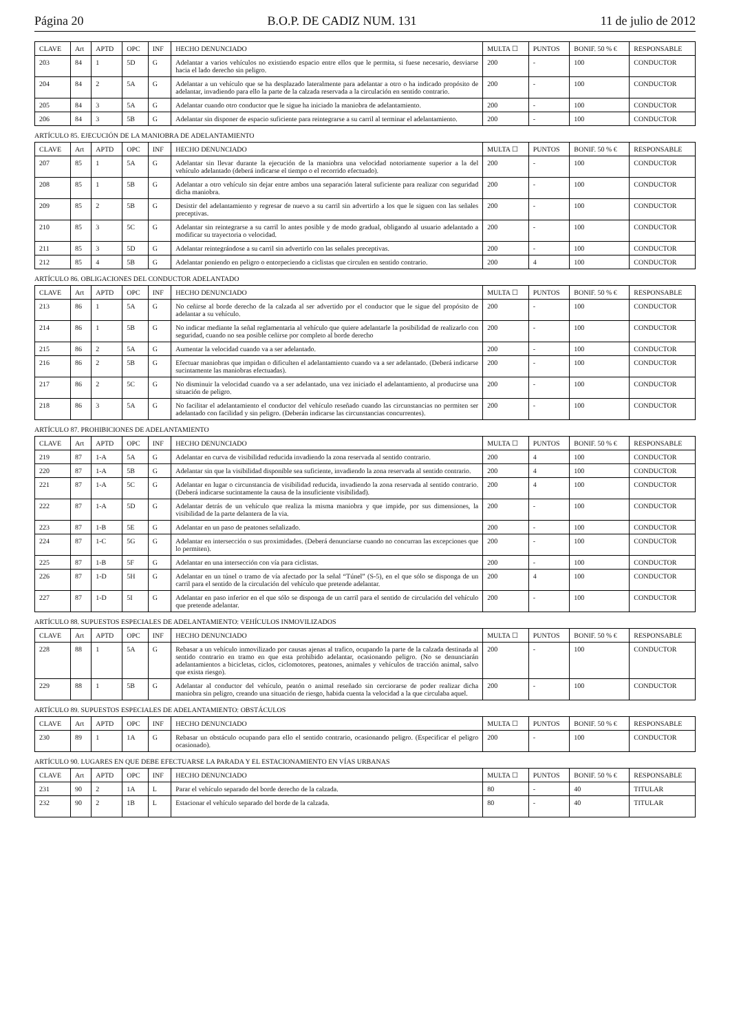Página 20 B.O.P. DE CADIZ NUM. 131 11 de julio de 2012
| CLAVE | Art | APTD | OPC | INF | HECHO DENUNCIADO | MULTA ☐ | PUNTOS | BONIF. 50 % € | RESPONSABLE |
| --- | --- | --- | --- | --- | --- | --- | --- | --- | --- |
| 203 | 84 | 1 | 5D | G | Adelantar a varios vehículos no existiendo espacio entre ellos que le permita, si fuese necesario, desviarse hacia el lado derecho sin peligro. | 200 | - | 100 | CONDUCTOR |
| 204 | 84 | 2 | 5A | G | Adelantar a un vehículo que se ha desplazado lateralmente para adelantar a otro o ha indicado propósito de adelantar, invadiendo para ello la parte de la calzada reservada a la circulación en sentido contrario. | 200 | - | 100 | CONDUCTOR |
| 205 | 84 | 3 | 5A | G | Adelantar cuando otro conductor que le sigue ha iniciado la maniobra de adelantamiento. | 200 | - | 100 | CONDUCTOR |
| 206 | 84 | 3 | 5B | G | Adelantar sin disponer de espacio suficiente para reintegrarse a su carril al terminar el adelantamiento. | 200 | - | 100 | CONDUCTOR |
ARTÍCULO 85. EJECUCIÓN DE LA MANIOBRA DE ADELANTAMIENTO
| CLAVE | Art | APTD | OPC | INF | HECHO DENUNCIADO | MULTA ☐ | PUNTOS | BONIF. 50 % € | RESPONSABLE |
| --- | --- | --- | --- | --- | --- | --- | --- | --- | --- |
| 207 | 85 | 1 | 5A | G | Adelantar sin llevar durante la ejecución de la maniobra una velocidad notoriamente superior a la del vehículo adelantado (deberá indicarse el tiempo o el recorrido efectuado). | 200 | - | 100 | CONDUCTOR |
| 208 | 85 | 1 | 5B | G | Adelantar a otro vehículo sin dejar entre ambos una separación lateral suficiente para realizar con seguridad dicha maniobra. | 200 | - | 100 | CONDUCTOR |
| 209 | 85 | 2 | 5B | G | Desistir del adelantamiento y regresar de nuevo a su carril sin advertirlo a los que le siguen con las señales preceptivas. | 200 | - | 100 | CONDUCTOR |
| 210 | 85 | 3 | 5C | G | Adelantar sin reintegrarse a su carril lo antes posible y de modo gradual, obligando al usuario adelantado a modificar su trayectoria o velocidad. | 200 | - | 100 | CONDUCTOR |
| 211 | 85 | 3 | 5D | G | Adelantar reintegrándose a su carril sin advertirlo con las señales preceptivas. | 200 | - | 100 | CONDUCTOR |
| 212 | 85 | 4 | 5B | G | Adelantar poniendo en peligro o entorpeciendo a ciclistas que circulen en sentido contrario. | 200 | 4 | 100 | CONDUCTOR |
ARTÍCULO 86. OBLIGACIONES DEL CONDUCTOR ADELANTADO
| CLAVE | Art | APTD | OPC | INF | HECHO DENUNCIADO | MULTA ☐ | PUNTOS | BONIF. 50 % € | RESPONSABLE |
| --- | --- | --- | --- | --- | --- | --- | --- | --- | --- |
| 213 | 86 | 1 | 5A | G | No ceñirse al borde derecho de la calzada al ser advertido por el conductor que le sigue del propósito de adelantar a su vehículo. | 200 | - | 100 | CONDUCTOR |
| 214 | 86 | 1 | 5B | G | No indicar mediante la señal reglamentaria al vehículo que quiere adelantarle la posibilidad de realizarlo con seguridad, cuando no sea posible ceñirse por completo al borde derecho | 200 | - | 100 | CONDUCTOR |
| 215 | 86 | 2 | 5A | G | Aumentar la velocidad cuando va a ser adelantado. | 200 | - | 100 | CONDUCTOR |
| 216 | 86 | 2 | 5B | G | Efectuar maniobras que impidan o dificulten el adelantamiento cuando va a ser adelantado. (Deberá indicarse sucintamente las maniobras efectuadas). | 200 | - | 100 | CONDUCTOR |
| 217 | 86 | 2 | 5C | G | No disminuir la velocidad cuando va a ser adelantado, una vez iniciado el adelantamiento, al producirse una situación de peligro. | 200 | - | 100 | CONDUCTOR |
| 218 | 86 | 3 | 5A | G | No facilitar el adelantamiento el conductor del vehículo reseñado cuando las circunstancias no permiten ser adelantado con facilidad y sin peligro. (Deberán indicarse las circunstancias concurrentes). | 200 | - | 100 | CONDUCTOR |
ARTÍCULO 87. PROHIBICIONES DE ADELANTAMIENTO
| CLAVE | Art | APTD | OPC | INF | HECHO DENUNCIADO | MULTA ☐ | PUNTOS | BONIF. 50 % € | RESPONSABLE |
| --- | --- | --- | --- | --- | --- | --- | --- | --- | --- |
| 219 | 87 | 1-A | 5A | G | Adelantar en curva de visibilidad reducida invadiendo la zona reservada al sentido contrario. | 200 | 4 | 100 | CONDUCTOR |
| 220 | 87 | 1-A | 5B | G | Adelantar sin que la visibilidad disponible sea suficiente, invadiendo la zona reservada al sentido contrario. | 200 | 4 | 100 | CONDUCTOR |
| 221 | 87 | 1-A | 5C | G | Adelantar en lugar o circunstancia de visibilidad reducida, invadiendo la zona reservada al sentido contrario. (Deberá indicarse sucintamente la causa de la insuficiente visibilidad). | 200 | 4 | 100 | CONDUCTOR |
| 222 | 87 | 1-A | 5D | G | Adelantar detrás de un vehículo que realiza la misma maniobra y que impide, por sus dimensiones, la visibilidad de la parte delantera de la via. | 200 | - | 100 | CONDUCTOR |
| 223 | 87 | 1-B | 5E | G | Adelantar en un paso de peatones señalizado. | 200 | - | 100 | CONDUCTOR |
| 224 | 87 | 1-C | 5G | G | Adelantar en intersección o sus proximidades. (Deberá denunciarse cuando no concurran las excepciones que lo permiten). | 200 | - | 100 | CONDUCTOR |
| 225 | 87 | 1-B | 5F | G | Adelantar en una intersección con vía para ciclistas. | 200 | - | 100 | CONDUCTOR |
| 226 | 87 | 1-D | 5H | G | Adelantar en un túnel o tramo de vía afectado por la señal “Túnel” (S-5), en el que sólo se disponga de un carril para el sentido de la circulación del vehículo que pretende adelantar. | 200 | 4 | 100 | CONDUCTOR |
| 227 | 87 | 1-D | 5I | G | Adelantar en paso inferior en el que sólo se disponga de un carril para el sentido de circulación del vehículo que pretende adelantar. | 200 | - | 100 | CONDUCTOR |
ARTÍCULO 88. SUPUESTOS ESPECIALES DE ADELANTAMIENTO: VEHÍCULOS INMOVILIZADOS
| CLAVE | Art | APTD | OPC | INF | HECHO DENUNCIADO | MULTA ☐ | PUNTOS | BONIF. 50 % € | RESPONSABLE |
| --- | --- | --- | --- | --- | --- | --- | --- | --- | --- |
| 228 | 88 | 1 | 5A | G | Rebasar a un vehículo inmovilizado por causas ajenas al trafico, ocupando la parte de la calzada destinada al sentido contrario en tramo en que esta prohibido adelantar, ocasionando peligro. (No se denunciarán adelantamientos a bicicletas, ciclos, ciclomotores, peatones, animales y vehículos de tracción animal, salvo que exista riesgo). | 200 | - | 100 | CONDUCTOR |
| 229 | 88 | 1 | 5B | G | Adelantar al conductor del vehículo, peatón o animal reseñado sin cerciorarse de poder realizar dicha maniobra sin peligro, creando una situación de riesgo, habida cuenta la velocidad a la que circulaba aquel. | 200 | - | 100 | CONDUCTOR |
ARTÍCULO 89. SUPUESTOS ESPECIALES DE ADELANTAMIENTO: OBSTÁCULOS
| CLAVE | Art | APTD | OPC | INF | HECHO DENUNCIADO | MULTA ☐ | PUNTOS | BONIF. 50 % € | RESPONSABLE |
| --- | --- | --- | --- | --- | --- | --- | --- | --- | --- |
| 230 | 89 | 1 | 1A | G | Rebasar un obstáculo ocupando para ello el sentido contrario, ocasionando peligro. (Especificar el peligro ocasionado). | 200 | - | 100 | CONDUCTOR |
ARTÍCULO 90. LUGARES EN QUE DEBE EFECTUARSE LA PARADA Y EL ESTACIONAMIENTO EN VÍAS URBANAS
| CLAVE | Art | APTD | OPC | INF | HECHO DENUNCIADO | MULTA ☐ | PUNTOS | BONIF. 50 % € | RESPONSABLE |
| --- | --- | --- | --- | --- | --- | --- | --- | --- | --- |
| 231 | 90 | 2 | 1A | L | Parar el vehículo separado del borde derecho de la calzada. | 80 | - | 40 | TITULAR |
| 232 | 90 | 2 | 1B | L | Estacionar el vehículo separado del borde de la calzada. | 80 | - | 40 | TITULAR |